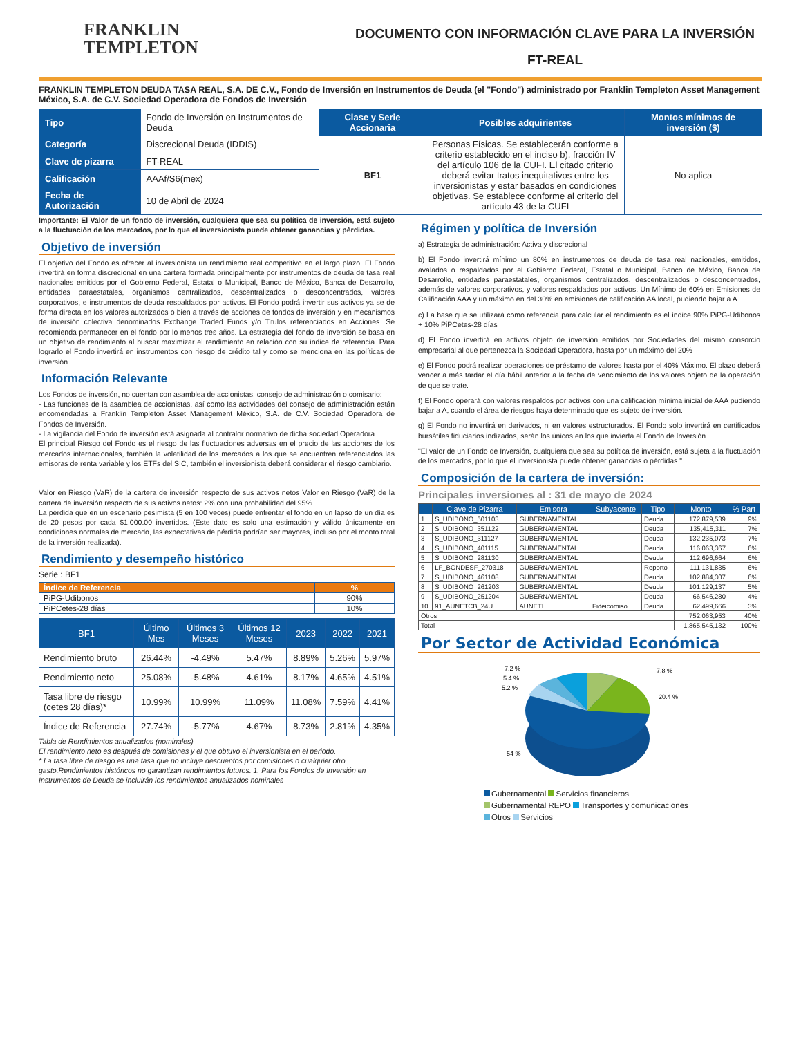FRANKLIN
TEMPLETON
DOCUMENTO CON INFORMACIÓN CLAVE PARA LA INVERSIÓN
FT-REAL
FRANKLIN TEMPLETON DEUDA TASA REAL, S.A. DE C.V., Fondo de Inversión en Instrumentos de Deuda (el "Fondo") administrado por Franklin Templeton Asset Management México, S.A. de C.V. Sociedad Operadora de Fondos de Inversión
| Tipo | Fondo de Inversión en Instrumentos de Deuda | Clase y Serie Accionaria | Posibles adquirientes | Montos mínimos de inversión ($) |
| Categoría | Discrecional Deuda (IDDIS) | BF1 | Personas Físicas. Se establecerán conforme a criterio establecido en el inciso b), fracción IV del artículo 106 de la CUFI. El citado criterio deberá evitar tratos inequitativos entre los inversionistas y estar basados en condiciones objetivas. Se establece conforme al criterio del artículo 43 de la CUFI | No aplica |
| Clave de pizarra | FT-REAL | | | |
| Calificación | AAAf/S6(mex) | | | |
| Fecha de Autorización | 10 de Abril de 2024 | | | |
Importante: El Valor de un fondo de inversión, cualquiera que sea su política de inversión, está sujeto a la fluctuación de los mercados, por lo que el inversionista puede obtener ganancias y pérdidas.
Objetivo de inversión
El objetivo del Fondo es ofrecer al inversionista un rendimiento real competitivo en el largo plazo. El Fondo invertirá en forma discrecional en una cartera formada principalmente por instrumentos de deuda de tasa real nacionales emitidos por el Gobierno Federal, Estatal o Municipal, Banco de México, Banca de Desarrollo, entidades paraestatales, organismos centralizados, descentralizados o desconcentrados, valores corporativos, e instrumentos de deuda respaldados por activos. El Fondo podrá invertir sus activos ya se de forma directa en los valores autorizados o bien a través de acciones de fondos de inversión y en mecanismos de inversión colectiva denominados Exchange Traded Funds y/o Titulos referenciados en Acciones. Se recomienda permanecer en el fondo por lo menos tres años. La estrategia del fondo de inversión se basa en un objetivo de rendimiento al buscar maximizar el rendimiento en relación con su indice de referencia. Para lograrlo el Fondo invertirá en instrumentos con riesgo de crédito tal y como se menciona en las políticas de inversión.
Información Relevante
Los Fondos de inversión, no cuentan con asamblea de accionistas, consejo de administración o comisario:
- Las funciones de la asamblea de accionistas, así como las actividades del consejo de administración están encomendadas a Franklin Templeton Asset Management México, S.A. de C.V. Sociedad Operadora de Fondos de Inversión.
- La vigilancia del Fondo de inversión está asignada al contralor normativo de dicha sociedad Operadora.
El principal Riesgo del Fondo es el riesgo de las fluctuaciones adversas en el precio de las acciones de los mercados internacionales, también la volatilidad de los mercados a los que se encuentren referenciados las emisoras de renta variable y los ETFs del SIC, también el inversionista deberá considerar el riesgo cambiario.
Valor en Riesgo (VaR) de la cartera de inversión respecto de sus activos netos Valor en Riesgo (VaR) de la cartera de inversión respecto de sus activos netos: 2% con una probabilidad del 95%
La pérdida que en un escenario pesimista (5 en 100 veces) puede enfrentar el fondo en un lapso de un día es de 20 pesos por cada $1,000.00 invertidos. (Este dato es solo una estimación y válido únicamente en condiciones normales de mercado, las expectativas de pérdida podrían ser mayores, incluso por el monto total de la inversión realizada).
Rendimiento y desempeño histórico
Serie : BF1
| Índice de Referencia | % |
| --- | --- |
| PiPG-Udibonos | 90% |
| PiPCetes-28 días | 10% |
| BF1 | Último Mes | Últimos 3 Meses | Últimos 12 Meses | 2023 | 2022 | 2021 |
| --- | --- | --- | --- | --- | --- | --- |
| Rendimiento bruto | 26.44% | -4.49% | 5.47% | 8.89% | 5.26% | 5.97% |
| Rendimiento neto | 25.08% | -5.48% | 4.61% | 8.17% | 4.65% | 4.51% |
| Tasa libre de riesgo (cetes 28 días)* | 10.99% | 10.99% | 11.09% | 11.08% | 7.59% | 4.41% |
| Índice de Referencia | 27.74% | -5.77% | 4.67% | 8.73% | 2.81% | 4.35% |
Tabla de Rendimientos anualizados (nominales)
El rendimiento neto es después de comisiones y el que obtuvo el inversionista en el periodo.
* La tasa libre de riesgo es una tasa que no incluye descuentos por comisiones o cualquier otro gasto.Rendimientos históricos no garantizan rendimientos futuros. 1. Para los Fondos de Inversión en Instrumentos de Deuda se incluirán los rendimientos anualizados nominales
Régimen y política de Inversión
a) Estrategia de administración: Activa y discrecional
b) El Fondo invertirá mínimo un 80% en instrumentos de deuda de tasa real nacionales, emitidos, avalados o respaldados por el Gobierno Federal, Estatal o Municipal, Banco de México, Banca de Desarrollo, entidades paraestatales, organismos centralizados, descentralizados o desconcentrados, además de valores corporativos, y valores respaldados por activos. Un Mínimo de 60% en Emisiones de Calificación AAA y un máximo en del 30% en emisiones de calificación AA local, pudiendo bajar a A.
c) La base que se utilizará como referencia para calcular el rendimiento es el índice 90% PiPG-Udibonos + 10% PiPCetes-28 días
d) El Fondo invertirá en activos objeto de inversión emitidos por Sociedades del mismo consorcio empresarial al que pertenezca la Sociedad Operadora, hasta por un máximo del 20%
e) El Fondo podrá realizar operaciones de préstamo de valores hasta por el 40% Máximo. El plazo deberá vencer a más tardar el día hábil anterior a la fecha de vencimiento de los valores objeto de la operación de que se trate.
f) El Fondo operará con valores respaldos por activos con una calificación mínima inicial de AAA pudiendo bajar a A, cuando el área de riesgos haya determinado que es sujeto de inversión.
g) El Fondo no invertirá en derivados, ni en valores estructurados. El Fondo solo invertirá en certificados bursátiles fiduciarios indizados, serán los únicos en los que invierta el Fondo de Inversión.
"El valor de un Fondo de Inversión, cualquiera que sea su política de inversión, está sujeta a la fluctuación de los mercados, por lo que el inversionista puede obtener ganancias o pérdidas."
Composición de la cartera de inversión:
Principales inversiones al : 31 de mayo de 2024
| | Clave de Pizarra | Emisora | Subyacente | Tipo | Monto | % Part |
| --- | --- | --- | --- | --- | --- | --- |
| 1 | S_UDIBONO_501103 | GUBERNAMENTAL | | Deuda | 172,879,539 | 9% |
| 2 | S_UDIBONO_351122 | GUBERNAMENTAL | | Deuda | 135,415,311 | 7% |
| 3 | S_UDIBONO_311127 | GUBERNAMENTAL | | Deuda | 132,235,073 | 7% |
| 4 | S_UDIBONO_401115 | GUBERNAMENTAL | | Deuda | 116,063,367 | 6% |
| 5 | S_UDIBONO_281130 | GUBERNAMENTAL | | Deuda | 112,696,664 | 6% |
| 6 | LF_BONDESF_270318 | GUBERNAMENTAL | | Reporto | 111,131,835 | 6% |
| 7 | S_UDIBONO_461108 | GUBERNAMENTAL | | Deuda | 102,884,307 | 6% |
| 8 | S_UDIBONO_261203 | GUBERNAMENTAL | | Deuda | 101,129,137 | 5% |
| 9 | S_UDIBONO_251204 | GUBERNAMENTAL | | Deuda | 66,546,280 | 4% |
| 10 | 91_AUNETCB_24U | AUNETI | Fideicomiso | Deuda | 62,499,666 | 3% |
| Otros | | | | | 752,063,953 | 40% |
| Total | | | | | 1,865,545,132 | 100% |
Por Sector de Actividad Económica
7.2 %
5.4 %
5.2 %
7.8 %
20.4 %
54 %
Gubernamental Servicios financieros
Gubernamental REPO Transportes y comunicaciones
Otros Servicios